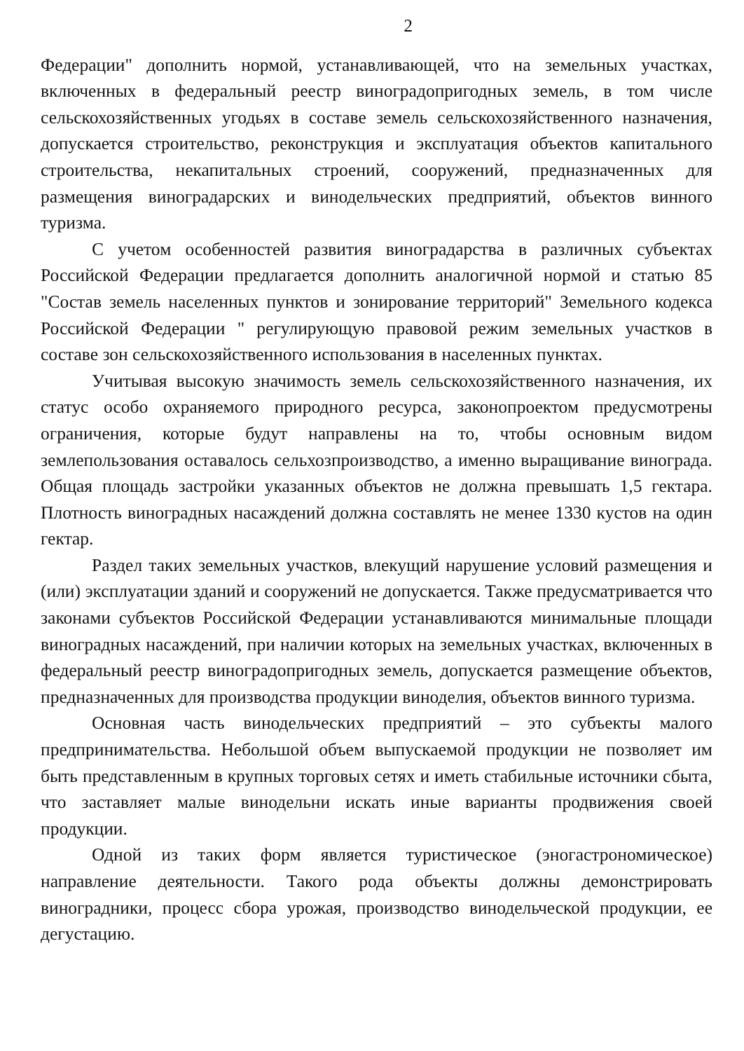2
Федерации" дополнить нормой, устанавливающей, что на земельных участках, включенных в федеральный реестр виноградопригодных земель, в том числе сельскохозяйственных угодьях в составе земель сельскохозяйственного назначения, допускается строительство, реконструкция и эксплуатация объектов капитального строительства, некапитальных строений, сооружений, предназначенных для размещения виноградарских и винодельческих предприятий, объектов винного туризма.
С учетом особенностей развития виноградарства в различных субъектах Российской Федерации предлагается дополнить аналогичной нормой и статью 85 "Состав земель населенных пунктов и зонирование территорий" Земельного кодекса Российской Федерации " регулирующую правовой режим земельных участков в составе зон сельскохозяйственного использования в населенных пунктах.
Учитывая высокую значимость земель сельскохозяйственного назначения, их статус особо охраняемого природного ресурса, законопроектом предусмотрены ограничения, которые будут направлены на то, чтобы основным видом землепользования оставалось сельхозпроизводство, а именно выращивание винограда. Общая площадь застройки указанных объектов не должна превышать 1,5 гектара. Плотность виноградных насаждений должна составлять не менее 1330 кустов на один гектар.
Раздел таких земельных участков, влекущий нарушение условий размещения и (или) эксплуатации зданий и сооружений не допускается. Также предусматривается что законами субъектов Российской Федерации устанавливаются минимальные площади виноградных насаждений, при наличии которых на земельных участках, включенных в федеральный реестр виноградопригодных земель, допускается размещение объектов, предназначенных для производства продукции виноделия, объектов винного туризма.
Основная часть винодельческих предприятий – это субъекты малого предпринимательства. Небольшой объем выпускаемой продукции не позволяет им быть представленным в крупных торговых сетях и иметь стабильные источники сбыта, что заставляет малые винодельни искать иные варианты продвижения своей продукции.
Одной из таких форм является туристическое (эногастрономическое) направление деятельности. Такого рода объекты должны демонстрировать виноградники, процесс сбора урожая, производство винодельческой продукции, ее дегустацию.